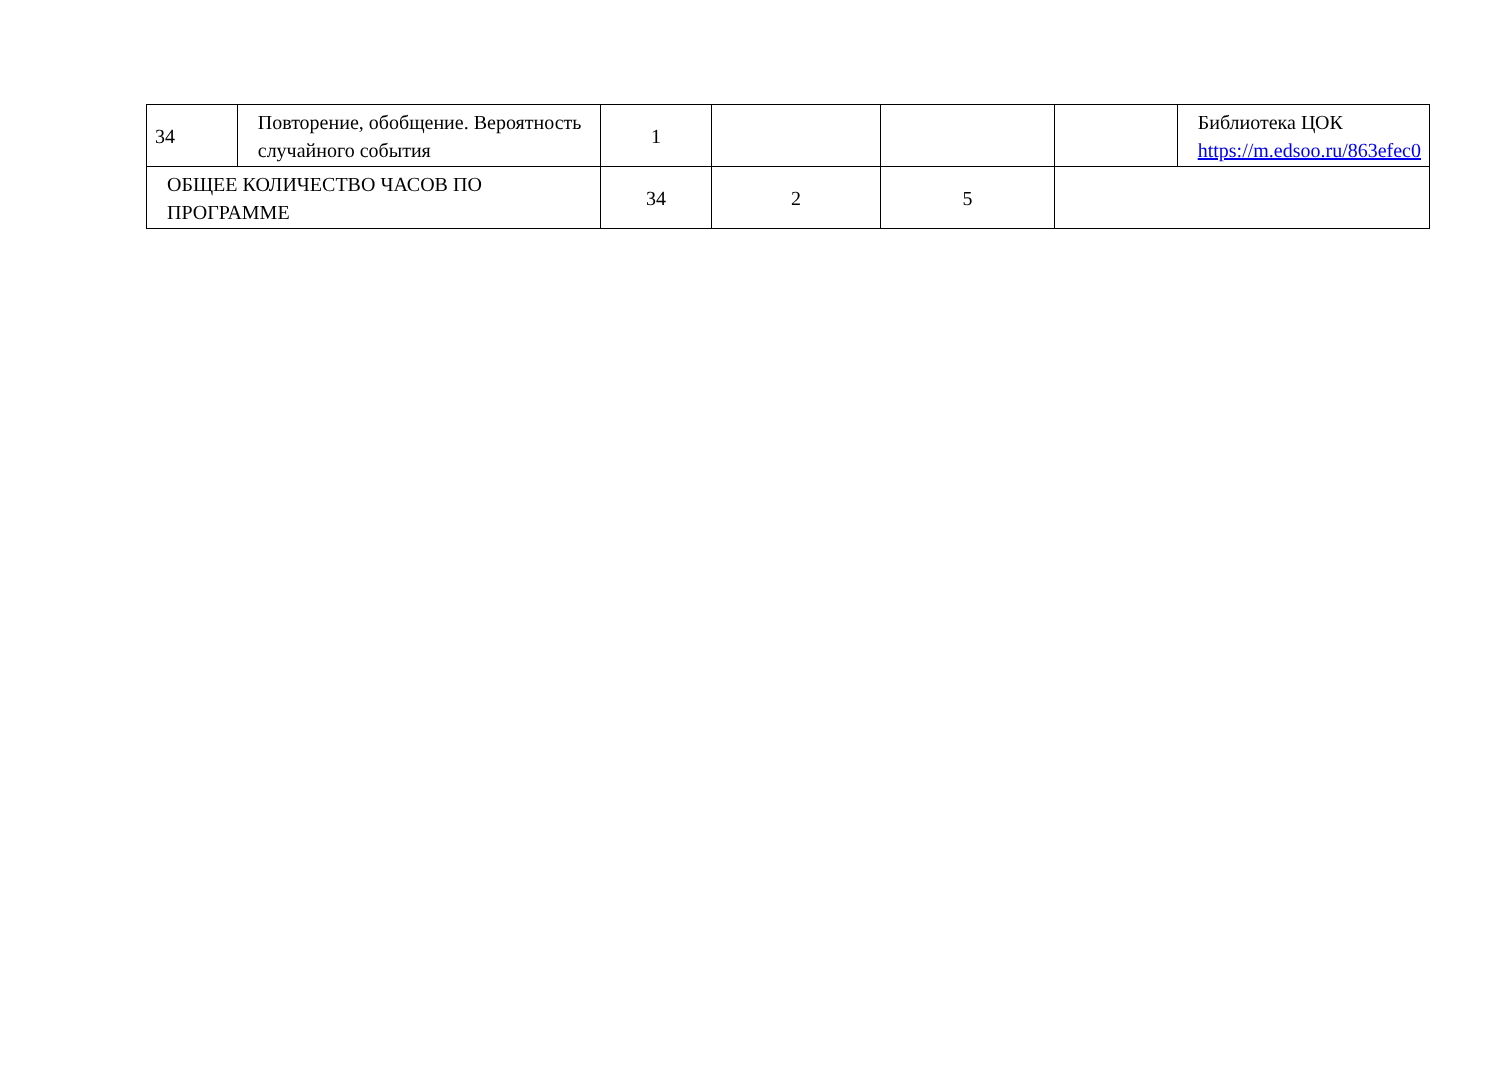| 34 | Повторение, обобщение. Вероятность случайного события | 1 | | | | Библиотека ЦОК https://m.edsoo.ru/863efec0 |
| ОБЩЕЕ КОЛИЧЕСТВО ЧАСОВ ПО ПРОГРАММЕ | | 34 | 2 | 5 | | |